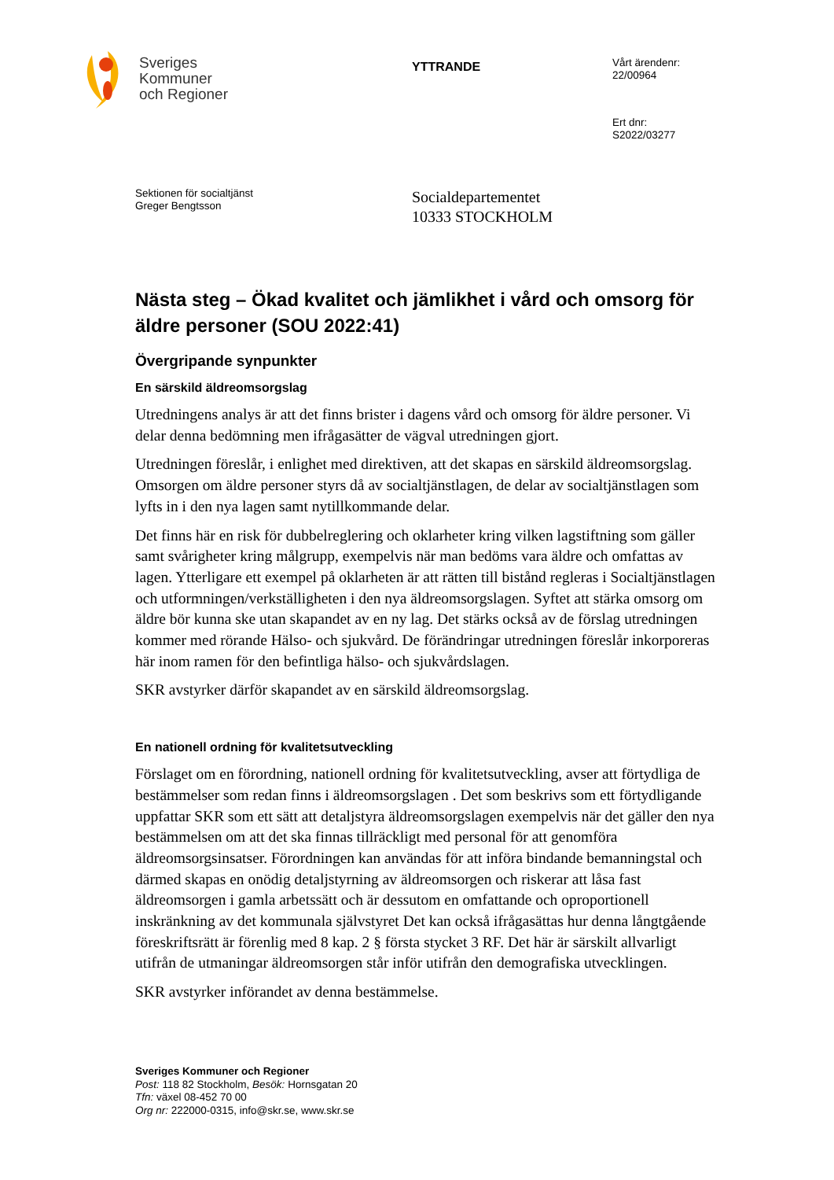Sveriges
Kommuner
och Regioner
YTTRANDE
Vårt ärendenr:
22/00964
Ert dnr:
S2022/03277
Sektionen för socialtjänst
Greger Bengtsson
Socialdepartementet
10333 STOCKHOLM
Nästa steg – Ökad kvalitet och jämlikhet i vård och omsorg för äldre personer (SOU 2022:41)
Övergripande synpunkter
En särskild äldreomsorgslag
Utredningens analys är att det finns brister i dagens vård och omsorg för äldre personer. Vi delar denna bedömning men ifrågasätter de vägval utredningen gjort.
Utredningen föreslår, i enlighet med direktiven, att det skapas en särskild äldreomsorgslag. Omsorgen om äldre personer styrs då av socialtjänstlagen, de delar av socialtjänstlagen som lyfts in i den nya lagen samt nytillkommande delar.
Det finns här en risk för dubbelreglering och oklarheter kring vilken lagstiftning som gäller samt svårigheter kring målgrupp, exempelvis när man bedöms vara äldre och omfattas av lagen. Ytterligare ett exempel på oklarheten är att rätten till bistånd regleras i Socialtjänstlagen och utformningen/verkställigheten i den nya äldreomsorgslagen. Syftet att stärka omsorg om äldre bör kunna ske utan skapandet av en ny lag. Det stärks också av de förslag utredningen kommer med rörande Hälso- och sjukvård. De förändringar utredningen föreslår inkorporeras här inom ramen för den befintliga hälso- och sjukvårdslagen.
SKR avstyrker därför skapandet av en särskild äldreomsorgslag.
En nationell ordning för kvalitetsutveckling
Förslaget om en förordning, nationell ordning för kvalitetsutveckling, avser att förtydliga de bestämmelser som redan finns i äldreomsorgslagen . Det som beskrivs som ett förtydligande uppfattar SKR som ett sätt att detaljstyra äldreomsorgslagen exempelvis när det gäller den nya bestämmelsen om att det ska finnas tillräckligt med personal för att genomföra äldreomsorgsinsatser. Förordningen kan användas för att införa bindande bemanningstal och därmed skapas en onödig detaljstyrning av äldreomsorgen och riskerar att låsa fast äldreomsorgen i gamla arbetssätt och är dessutom en omfattande och oproportionell inskränkning av det kommunala självstyret Det kan också ifrågasättas hur denna långtgående föreskriftsrätt är förenlig med 8 kap. 2 § första stycket 3 RF. Det här är särskilt allvarligt utifrån de utmaningar äldreomsorgen står inför utifrån den demografiska utvecklingen.
SKR avstyrker införandet av denna bestämmelse.
Sveriges Kommuner och Regioner
Post: 118 82 Stockholm, Besök: Hornsgatan 20
Tfn: växel 08-452 70 00
Org nr: 222000-0315, info@skr.se, www.skr.se